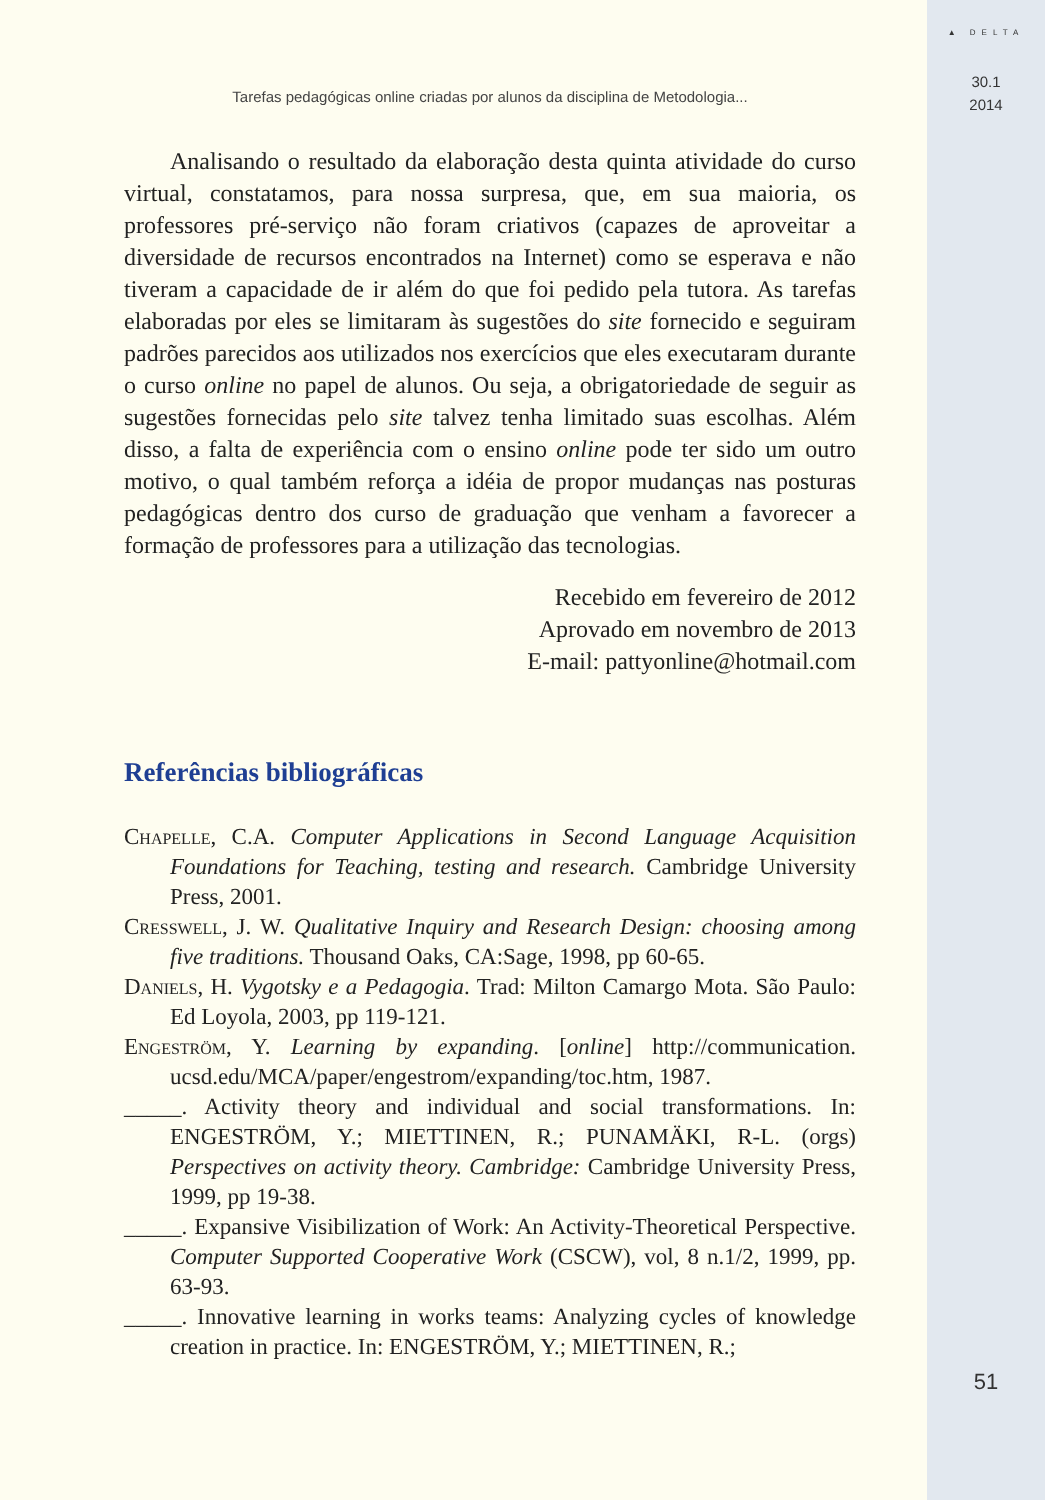▲ DELTA
30.1
2014
51
Tarefas pedagógicas online criadas por alunos da disciplina de Metodologia...
Analisando o resultado da elaboração desta quinta atividade do curso virtual, constatamos, para nossa surpresa, que, em sua maioria, os professores pré-serviço não foram criativos (capazes de aproveitar a diversidade de recursos encontrados na Internet) como se esperava e não tiveram a capacidade de ir além do que foi pedido pela tutora. As tarefas elaboradas por eles se limitaram às sugestões do site fornecido e seguiram padrões parecidos aos utilizados nos exercícios que eles executaram durante o curso online no papel de alunos. Ou seja, a obrigatoriedade de seguir as sugestões fornecidas pelo site talvez tenha limitado suas escolhas. Além disso, a falta de experiência com o ensino online pode ter sido um outro motivo, o qual também reforça a idéia de propor mudanças nas posturas pedagógicas dentro dos curso de graduação que venham a favorecer a formação de professores para a utilização das tecnologias.
Recebido em fevereiro de 2012
Aprovado em novembro de 2013
E-mail: pattyonline@hotmail.com
Referências bibliográficas
Chapelle, C.A. Computer Applications in Second Language Acquisition Foundations for Teaching, testing and research. Cambridge University Press, 2001.
Cresswell, J. W. Qualitative Inquiry and Research Design: choosing among five traditions. Thousand Oaks, CA:Sage, 1998, pp 60-65.
Daniels, H. Vygotsky e a Pedagogia. Trad: Milton Camargo Mota. São Paulo: Ed Loyola, 2003, pp 119-121.
Engeström, Y. Learning by expanding. [online] http://communication. ucsd.edu/MCA/paper/engestrom/expanding/toc.htm, 1987.
_____. Activity theory and individual and social transformations. In: ENGESTRÖM, Y.; MIETTINEN, R.; PUNAMÄKI, R-L. (orgs) Perspectives on activity theory. Cambridge: Cambridge University Press, 1999, pp 19-38.
_____. Expansive Visibilization of Work: An Activity-Theoretical Perspective. Computer Supported Cooperative Work (CSCW), vol, 8 n.1/2, 1999, pp. 63-93.
_____. Innovative learning in works teams: Analyzing cycles of knowledge creation in practice. In: ENGESTRÖM, Y.; MIETTINEN, R.;